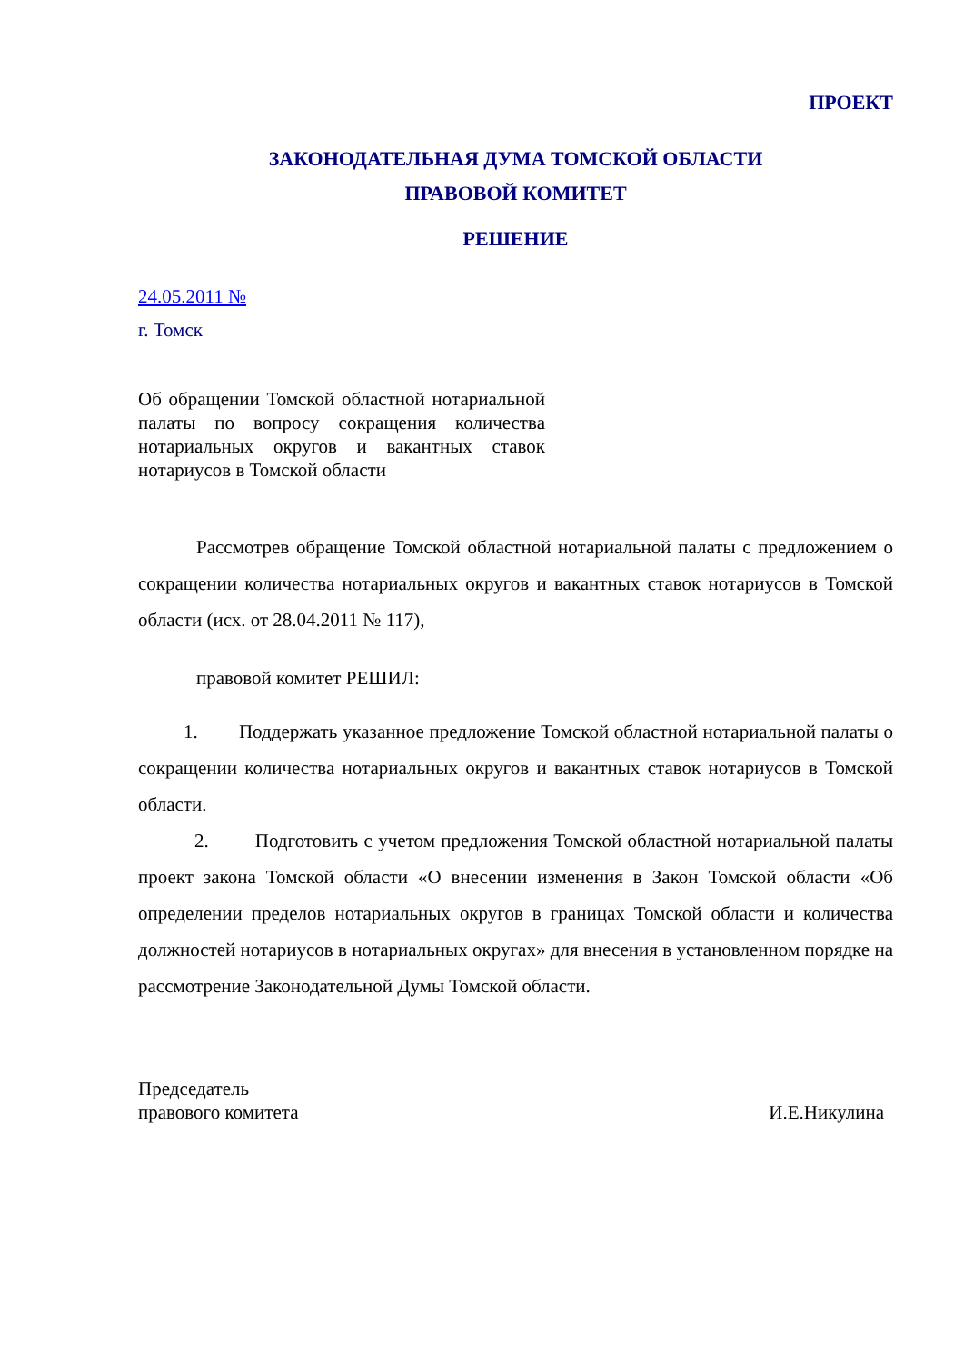ПРОЕКТ
ЗАКОНОДАТЕЛЬНАЯ ДУМА ТОМСКОЙ ОБЛАСТИ
ПРАВОВОЙ КОМИТЕТ
РЕШЕНИЕ
24.05.2011 №
г. Томск
Об обращении Томской областной нотариальной палаты по вопросу сокращения количества нотариальных округов и вакантных ставок нотариусов в Томской области
Рассмотрев обращение Томской областной нотариальной палаты с предложением о сокращении количества нотариальных округов и вакантных ставок нотариусов в Томской области (исх. от 28.04.2011 № 117),
правовой комитет РЕШИЛ:
1. Поддержать указанное предложение Томской областной нотариальной палаты о сокращении количества нотариальных округов и вакантных ставок нотариусов в Томской области.
2. Подготовить с учетом предложения Томской областной нотариальной палаты проект закона Томской области «О внесении изменения в Закон Томской области «Об определении пределов нотариальных округов в границах Томской области и количества должностей нотариусов в нотариальных округах» для внесения в установленном порядке на рассмотрение Законодательной Думы Томской области.
Председатель
правового комитета
И.Е.Никулина